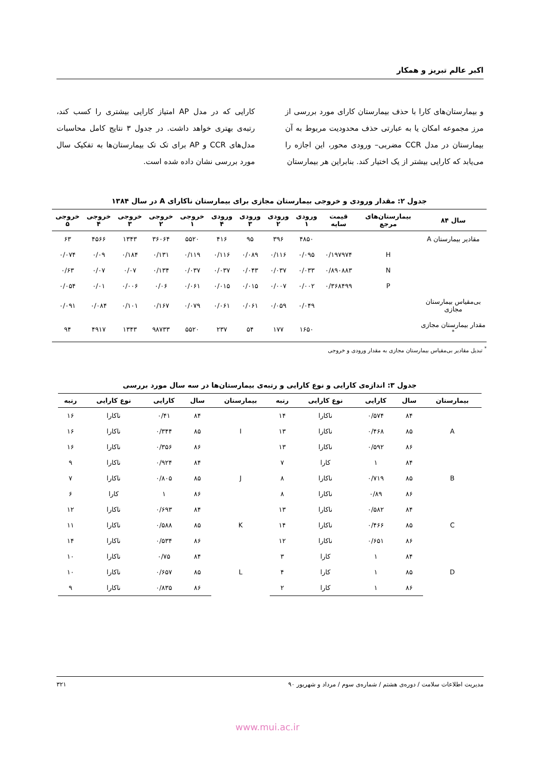اکبر عالم تبریز و همکار
و بیمارستان‌های کارا با حذف بیمارستان کارای مورد بررسی از مرز مجموعه امکان یا به عبارتی حذف محدودیت مربوط به آن بیمارستان در مدل CCR مضربی– ورودی محور، این اجازه را می‌یابد که کارایی بیشتر از یک اختیار کند. بنابراین هر بیمارستان
کارایی که در مدل AP امتیاز کارایی بیشتری را کسب کند، رتبه‌ی بهتری خواهد داشت. در جدول ۳ نتایج کامل محاسبات مدل‌های CCR و AP برای تک تک بیمارستان‌ها به تفکیک سال مورد بررسی نشان داده شده است.
جدول ۲: مقدار ورودی و خروجی بیمارستان مجازی برای بیمارستان ناکارای A در سال ۱۳۸۴
| سال ۸۴ | بیمارستان‌های مرجع | قیمت سایه | ورودی ۱ | ورودی ۲ | ورودی ۳ | ورودی ۴ | خروجی ۱ | خروجی ۲ | خروجی ۳ | خروجی ۴ | خروجی ۵ |
| --- | --- | --- | --- | --- | --- | --- | --- | --- | --- | --- | --- |
| مقادیر بیمارستان A | | | ۴۸۵۰ | ۳۹۶ | ۹۵ | ۴۱۶ | ۵۵۲۰ | ۳۶۰۶۴ | ۱۳۴۳ | ۴۵۶۶ | ۶۳ |
| | H | ۰/۱۹۷۹۷۴ | ۰/۰۹۵ | ۰/۱۱۶ | ۰/۰۸۹ | ۰/۱۱۶ | ۰/۱۱۹ | ۰/۱۳۱ | ۰/۱۸۴ | ۰/۰۹ | ۰/۰۷۴ |
| | N | ۰/۸۹۰۸۸۳ | ۰/۰۳۳ | ۰/۰۳۷ | ۰/۰۴۳ | ۰/۰۳۷ | ۰/۰۳۷ | ۰/۱۳۴ | ۰/۰۷ | ۰/۰۷ | ۰/۶۳ |
| | P | ۰/۳۶۸۴۹۹ | ۰/۰۰۲ | ۰/۰۰۷ | ۰/۰۱۵ | ۰/۰۱۵ | ۰/۰۶۱ | ۰/۰۶ | ۰/۰۰۶ | ۰/۰۱ | ۰/۰۵۴ |
| بی‌مقیاس بیمارستان مجازی | | | ۰/۰۴۹ | ۰/۰۵۹ | ۰/۰۶۱ | ۰/۰۶۱ | ۰/۰۷۹ | ۰/۱۶۷ | ۰/۱۰۱ | ۰/۰۸۴ | ۰/۰۹۱ |
| مقدار بیمارستان مجازی <sup>*</sup> | | | ۱۶۵۰ | ۱۷۷ | ۵۴ | ۲۳۷ | ۵۵۲۰ | ۹۸۷۳۳ | ۱۳۴۳ | ۴۹۱۷ | ۹۴ |
<sup>*</sup> تبدیل مقادیر بی‌مقیاس بیمارستان مجازی به مقدار ورودی و خروجی
جدول ۳: اندازه‌ی کارایی و نوع کارایی و رتبه‌ی بیمارستان‌ها در سه سال مورد بررسی
| بیمارستان | سال | کارایی | نوع کارایی | رتبه | بیمارستان | سال | کارایی | نوع کارایی | رتبه |
| --- | --- | --- | --- | --- | --- | --- | --- | --- | --- |
| A | ۸۴ | ۰/۵۷۴ | ناکارا | ۱۴ | I | ۸۴ | ۰/۴۱ | ناکارا | ۱۶ |
| | ۸۵ | ۰/۴۶۸ | ناکارا | ۱۳ | | ۸۵ | ۰/۳۴۴ | ناکارا | ۱۶ |
| | ۸۶ | ۰/۵۹۲ | ناکارا | ۱۳ | | ۸۶ | ۰/۳۵۶ | ناکارا | ۱۶ |
| B | ۸۴ | ۱ | کارا | ۷ | J | ۸۴ | ۰/۹۲۴ | ناکارا | ۹ |
| | ۸۵ | ۰/۷۱۹ | ناکارا | ۸ | | ۸۵ | ۰/۸۰۵ | ناکارا | ۷ |
| | ۸۶ | ۰/۸۹ | ناکارا | ۸ | | ۸۶ | ۱ | کارا | ۶ |
| C | ۸۴ | ۰/۵۸۲ | ناکارا | ۱۳ | K | ۸۴ | ۰/۶۹۳ | ناکارا | ۱۲ |
| | ۸۵ | ۰/۴۶۶ | ناکارا | ۱۴ | | ۸۵ | ۰/۵۸۸ | ناکارا | ۱۱ |
| | ۸۶ | ۰/۶۵۱ | ناکارا | ۱۲ | | ۸۶ | ۰/۵۳۴ | ناکارا | ۱۴ |
| D | ۸۴ | ۱ | کارا | ۳ | L | ۸۴ | ۰/۷۵ | ناکارا | ۱۰ |
| | ۸۵ | ۱ | کارا | ۴ | | ۸۵ | ۰/۶۵۷ | ناکارا | ۱۰ |
| | ۸۶ | ۱ | کارا | ۲ | | ۸۶ | ۰/۸۳۵ | ناکارا | ۹ |
مدیریت اطلاعات سلامت / دوره‌ی هشتم / شماره‌ی سوم / مرداد و شهریور ۹۰ ۳۲۱
www.mui.ac.ir